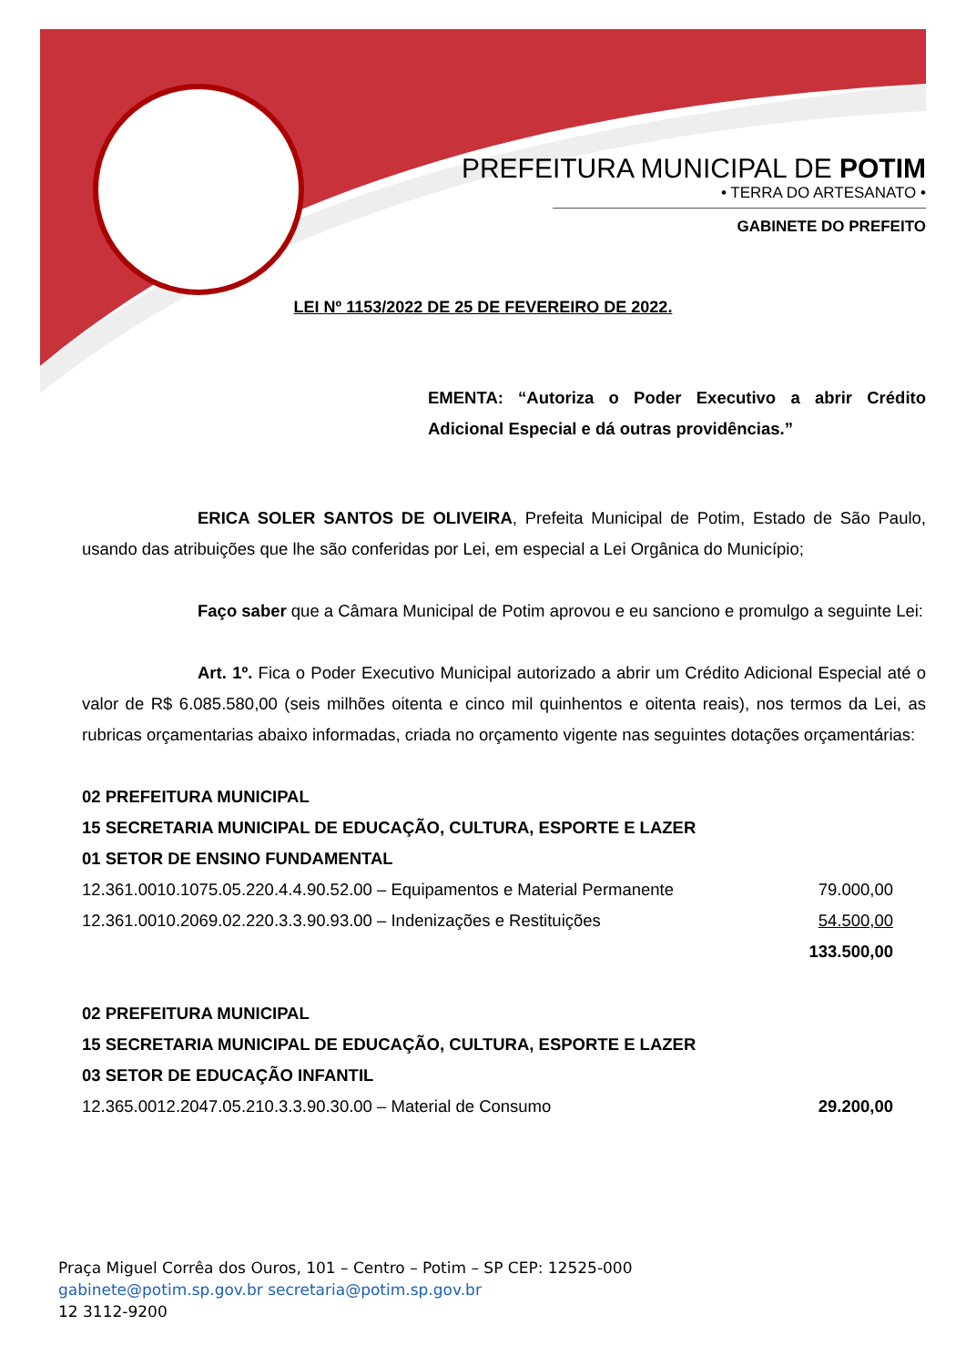PREFEITURA MUNICIPAL DE POTIM
• TERRA DO ARTESANATO •
GABINETE DO PREFEITO
LEI Nº 1153/2022 DE 25 DE FEVEREIRO DE 2022.
EMENTA: “Autoriza o Poder Executivo a abrir Crédito Adicional Especial e dá outras providências.”
ERICA SOLER SANTOS DE OLIVEIRA, Prefeita Municipal de Potim, Estado de São Paulo, usando das atribuições que lhe são conferidas por Lei, em especial a Lei Orgânica do Município;
Faço saber que a Câmara Municipal de Potim aprovou e eu sanciono e promulgo a seguinte Lei:
Art. 1º. Fica o Poder Executivo Municipal autorizado a abrir um Crédito Adicional Especial até o valor de R$ 6.085.580,00 (seis milhões oitenta e cinco mil quinhentos e oitenta reais), nos termos da Lei, as rubricas orçamentarias abaixo informadas, criada no orçamento vigente nas seguintes dotações orçamentárias:
| 02 PREFEITURA MUNICIPAL | |
| 15 SECRETARIA MUNICIPAL DE EDUCAÇÃO, CULTURA, ESPORTE E LAZER | |
| 01 SETOR DE ENSINO FUNDAMENTAL | |
| 12.361.0010.1075.05.220.4.4.90.52.00 – Equipamentos e Material Permanente | 79.000,00 |
| 12.361.0010.2069.02.220.3.3.90.93.00 – Indenizações e Restituições | 54.500,00 |
| | 133.500,00 |
| 02 PREFEITURA MUNICIPAL | |
| 15 SECRETARIA MUNICIPAL DE EDUCAÇÃO, CULTURA, ESPORTE E LAZER | |
| 03 SETOR DE EDUCAÇÃO INFANTIL | |
| 12.365.0012.2047.05.210.3.3.90.30.00 – Material de Consumo | 29.200,00 |
Praça Miguel Corrêa dos Ouros, 101 – Centro – Potim – SP CEP: 12525-000
gabinete@potim.sp.gov.br secretaria@potim.sp.gov.br
12 3112-9200